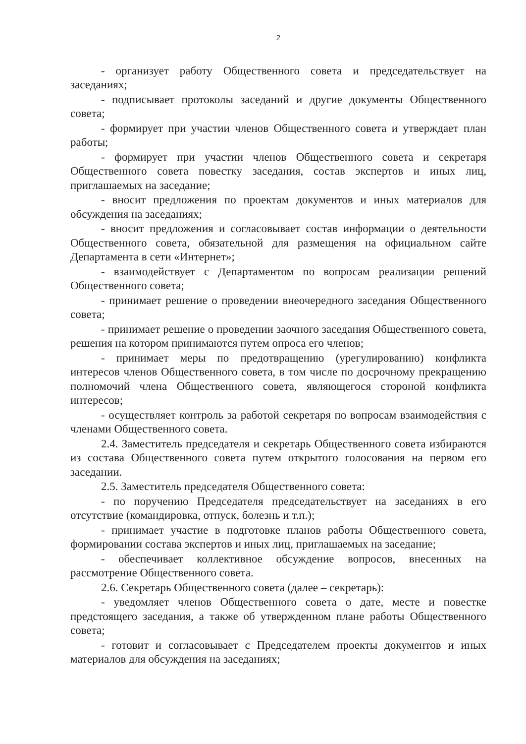2
- организует работу Общественного совета и председательствует на заседаниях;
- подписывает протоколы заседаний и другие документы Общественного совета;
- формирует при участии членов Общественного совета и утверждает план работы;
- формирует при участии членов Общественного совета и секретаря Общественного совета повестку заседания, состав экспертов и иных лиц, приглашаемых на заседание;
- вносит предложения по проектам документов и иных материалов для обсуждения на заседаниях;
- вносит предложения и согласовывает состав информации о деятельности Общественного совета, обязательной для размещения на официальном сайте Департамента в сети «Интернет»;
- взаимодействует с Департаментом по вопросам реализации решений Общественного совета;
- принимает решение о проведении внеочередного заседания Общественного совета;
- принимает решение о проведении заочного заседания Общественного совета, решения на котором принимаются путем опроса его членов;
- принимает меры по предотвращению (урегулированию) конфликта интересов членов Общественного совета, в том числе по досрочному прекращению полномочий члена Общественного совета, являющегося стороной конфликта интересов;
- осуществляет контроль за работой секретаря по вопросам взаимодействия с членами Общественного совета.
2.4. Заместитель председателя и секретарь Общественного совета избираются из состава Общественного совета путем открытого голосования на первом его заседании.
2.5. Заместитель председателя Общественного совета:
- по поручению Председателя председательствует на заседаниях в его отсутствие (командировка, отпуск, болезнь и т.п.);
- принимает участие в подготовке планов работы Общественного совета, формировании состава экспертов и иных лиц, приглашаемых на заседание;
- обеспечивает коллективное обсуждение вопросов, внесенных на рассмотрение Общественного совета.
2.6. Секретарь Общественного совета (далее – секретарь):
- уведомляет членов Общественного совета о дате, месте и повестке предстоящего заседания, а также об утвержденном плане работы Общественного совета;
- готовит и согласовывает с Председателем проекты документов и иных материалов для обсуждения на заседаниях;